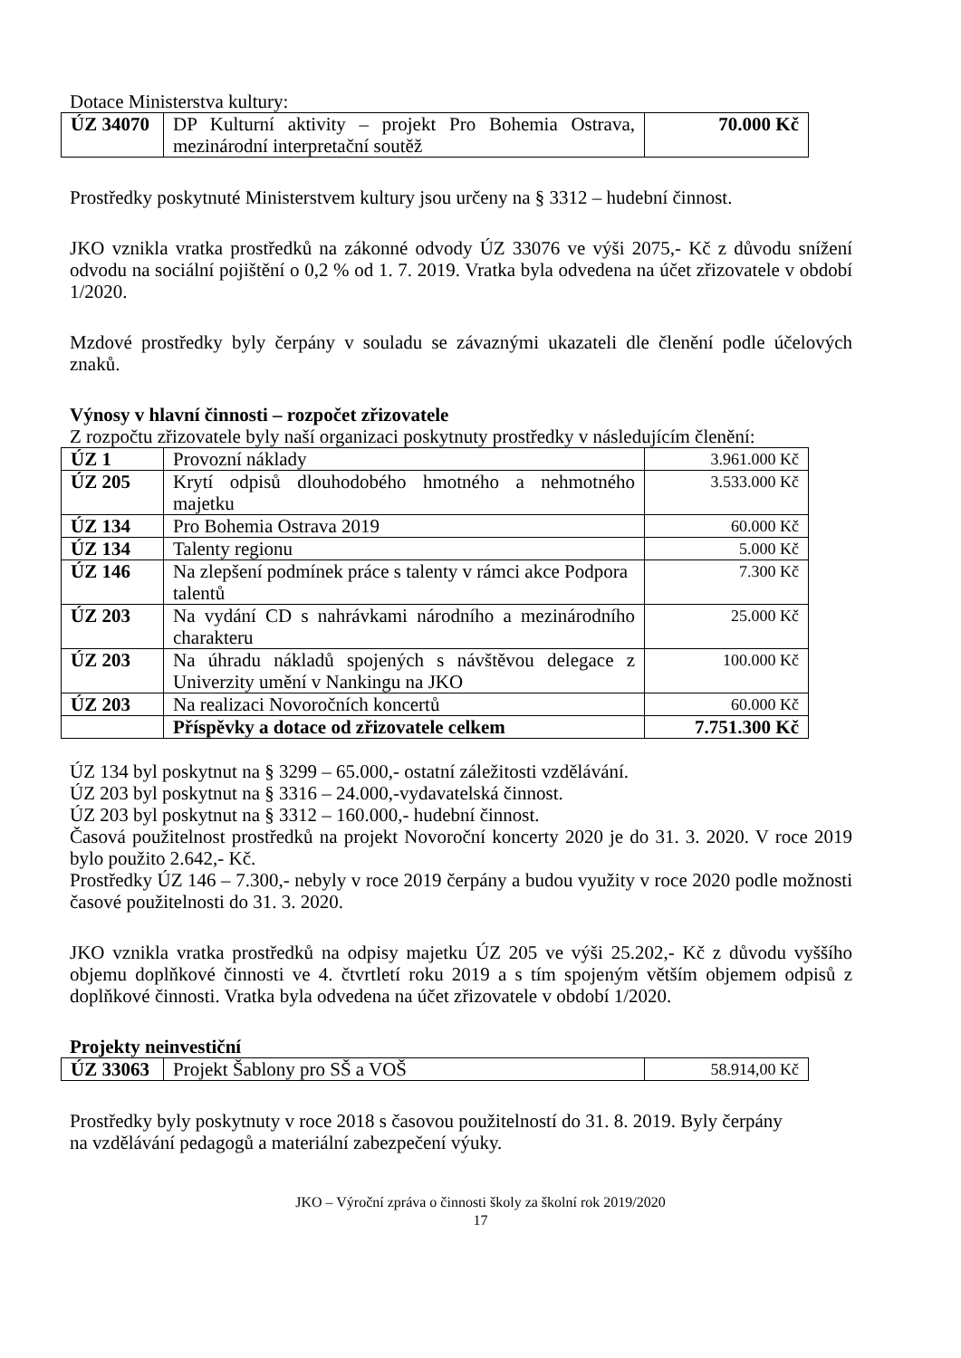Dotace Ministerstva kultury:
| ÚZ 34070 | DP Kulturní aktivity – projekt Pro Bohemia Ostrava, mezinárodní interpretační soutěž | 70.000 Kč |
Prostředky poskytnuté Ministerstvem kultury jsou určeny na § 3312 – hudební činnost.
JKO vznikla vratka prostředků na zákonné odvody ÚZ 33076 ve výši 2075,- Kč z důvodu snížení odvodu na sociální pojištění o 0,2 % od 1. 7. 2019. Vratka byla odvedena na účet zřizovatele v období 1/2020.
Mzdové prostředky byly čerpány v souladu se závaznými ukazateli dle členění podle účelových znaků.
Výnosy v hlavní činnosti – rozpočet zřizovatele
Z rozpočtu zřizovatele byly naší organizaci poskytnuty prostředky v následujícím členění:
| ÚZ 1 | Provozní náklady | 3.961.000 Kč |
| ÚZ 205 | Krytí odpisů dlouhodobého hmotného a nehmotného majetku | 3.533.000 Kč |
| ÚZ 134 | Pro Bohemia Ostrava 2019 | 60.000 Kč |
| ÚZ 134 | Talenty regionu | 5.000 Kč |
| ÚZ 146 | Na zlepšení podmínek práce s talenty v rámci akce Podpora talentů | 7.300 Kč |
| ÚZ 203 | Na vydání CD s nahrávkami národního a mezinárodního charakteru | 25.000 Kč |
| ÚZ 203 | Na úhradu nákladů spojených s návštěvou delegace z Univerzity umění v Nankingu na JKO | 100.000 Kč |
| ÚZ 203 | Na realizaci Novoročních koncertů | 60.000 Kč |
| | Příspěvky a dotace od zřizovatele celkem | 7.751.300 Kč |
ÚZ 134 byl poskytnut na § 3299 – 65.000,- ostatní záležitosti vzdělávání.
ÚZ 203 byl poskytnut na § 3316 – 24.000,-vydavatelská činnost.
ÚZ 203 byl poskytnut na § 3312 – 160.000,- hudební činnost.
Časová použitelnost prostředků na projekt Novoroční koncerty 2020 je do 31. 3. 2020. V roce 2019 bylo použito 2.642,- Kč.
Prostředky ÚZ 146 – 7.300,- nebyly v roce 2019 čerpány a budou využity v roce 2020 podle možnosti časové použitelnosti do 31. 3. 2020.
JKO vznikla vratka prostředků na odpisy majetku ÚZ 205 ve výši 25.202,- Kč z důvodu vyššího objemu doplňkové činnosti ve 4. čtvrtletí roku 2019 a s tím spojeným větším objemem odpisů z doplňkové činnosti. Vratka byla odvedena na účet zřizovatele v období 1/2020.
Projekty neinvestiční
| ÚZ 33063 | Projekt Šablony pro SŠ a VOŠ | 58.914,00 Kč |
Prostředky byly poskytnuty v roce 2018 s časovou použitelností do 31. 8. 2019. Byly čerpány
na vzdělávání pedagogů a materiální zabezpečení výuky.
JKO – Výroční zpráva o činnosti školy za školní rok 2019/2020
17